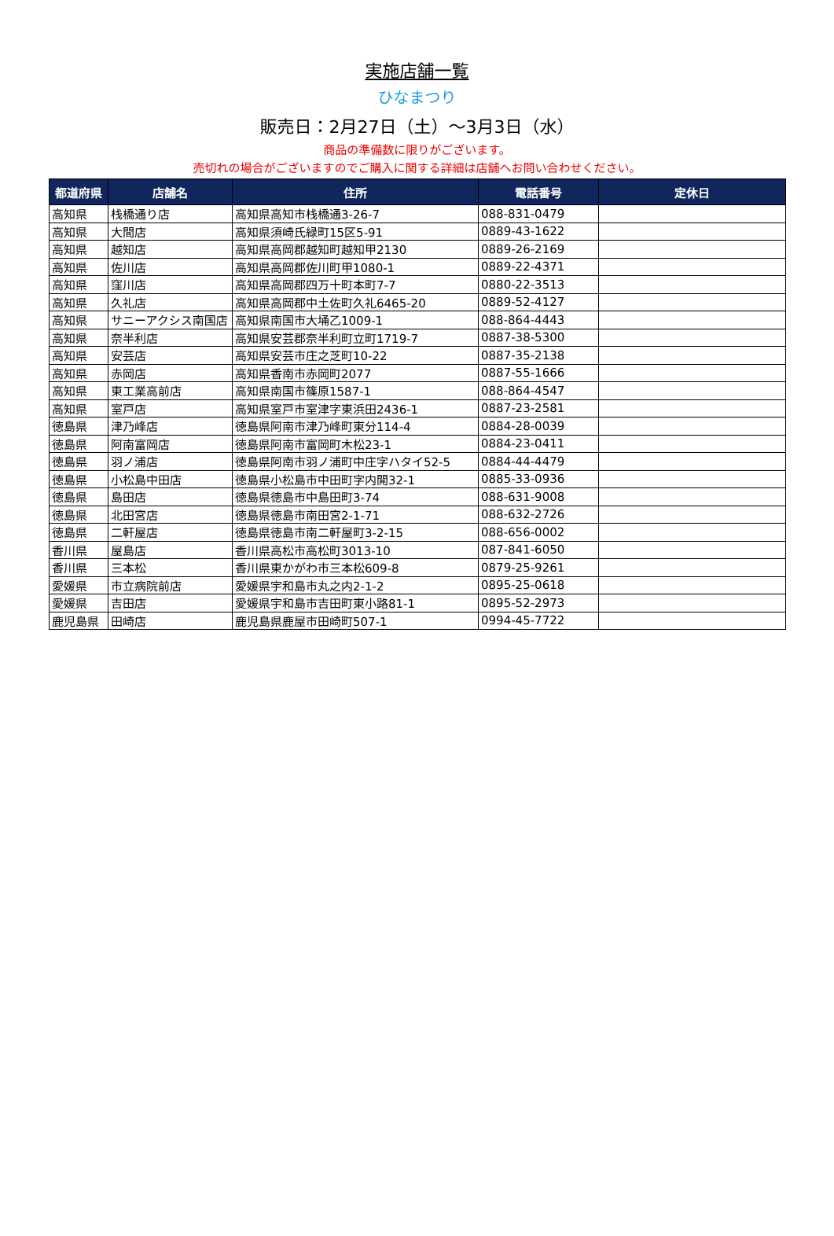実施店舗一覧
ひなまつり
販売日：2月27日（土）～3月3日（水）
商品の準備数に限りがございます。
売切れの場合がございますのでご購入に関する詳細は店舗へお問い合わせください。
| 都道府県 | 店舗名 | 住所 | 電話番号 | 定休日 |
| --- | --- | --- | --- | --- |
| 高知県 | 栈橋通り店 | 高知県高知市栈橋通3-26-7 | 088-831-0479 | |
| 高知県 | 大間店 | 高知県須崎氏緑町15区5-91 | 0889-43-1622 | |
| 高知県 | 越知店 | 高知県高岡郡越知町越知甲2130 | 0889-26-2169 | |
| 高知県 | 佐川店 | 高知県高岡郡佐川町甲1080-1 | 0889-22-4371 | |
| 高知県 | 窪川店 | 高知県高岡郡四万十町本町7-7 | 0880-22-3513 | |
| 高知県 | 久礼店 | 高知県高岡郡中土佐町久礼6465-20 | 0889-52-4127 | |
| 高知県 | サニーアクシス南国店 | 高知県南国市大埇乙1009-1 | 088-864-4443 | |
| 高知県 | 奈半利店 | 高知県安芸郡奈半利町立町1719-7 | 0887-38-5300 | |
| 高知県 | 安芸店 | 高知県安芸市庄之芝町10-22 | 0887-35-2138 | |
| 高知県 | 赤岡店 | 高知県香南市赤岡町2077 | 0887-55-1666 | |
| 高知県 | 東工業高前店 | 高知県南国市篠原1587-1 | 088-864-4547 | |
| 高知県 | 室戸店 | 高知県室戸市室津字東浜田2436-1 | 0887-23-2581 | |
| 徳島県 | 津乃峰店 | 徳島県阿南市津乃峰町東分114-4 | 0884-28-0039 | |
| 徳島県 | 阿南富岡店 | 徳島県阿南市富岡町木松23-1 | 0884-23-0411 | |
| 徳島県 | 羽ノ浦店 | 徳島県阿南市羽ノ浦町中庄字ハタイ52-5 | 0884-44-4479 | |
| 徳島県 | 小松島中田店 | 徳島県小松島市中田町字内開32-1 | 0885-33-0936 | |
| 徳島県 | 島田店 | 徳島県徳島市中島田町3-74 | 088-631-9008 | |
| 徳島県 | 北田宮店 | 徳島県徳島市南田宮2-1-71 | 088-632-2726 | |
| 徳島県 | 二軒屋店 | 徳島県徳島市南二軒屋町3-2-15 | 088-656-0002 | |
| 香川県 | 屋島店 | 香川県高松市高松町3013-10 | 087-841-6050 | |
| 香川県 | 三本松 | 香川県東かがわ市三本松609-8 | 0879-25-9261 | |
| 愛媛県 | 市立病院前店 | 愛媛県宇和島市丸之内2-1-2 | 0895-25-0618 | |
| 愛媛県 | 吉田店 | 愛媛県宇和島市吉田町東小路81-1 | 0895-52-2973 | |
| 鹿児島県 | 田崎店 | 鹿児島県鹿屋市田崎町507-1 | 0994-45-7722 | |